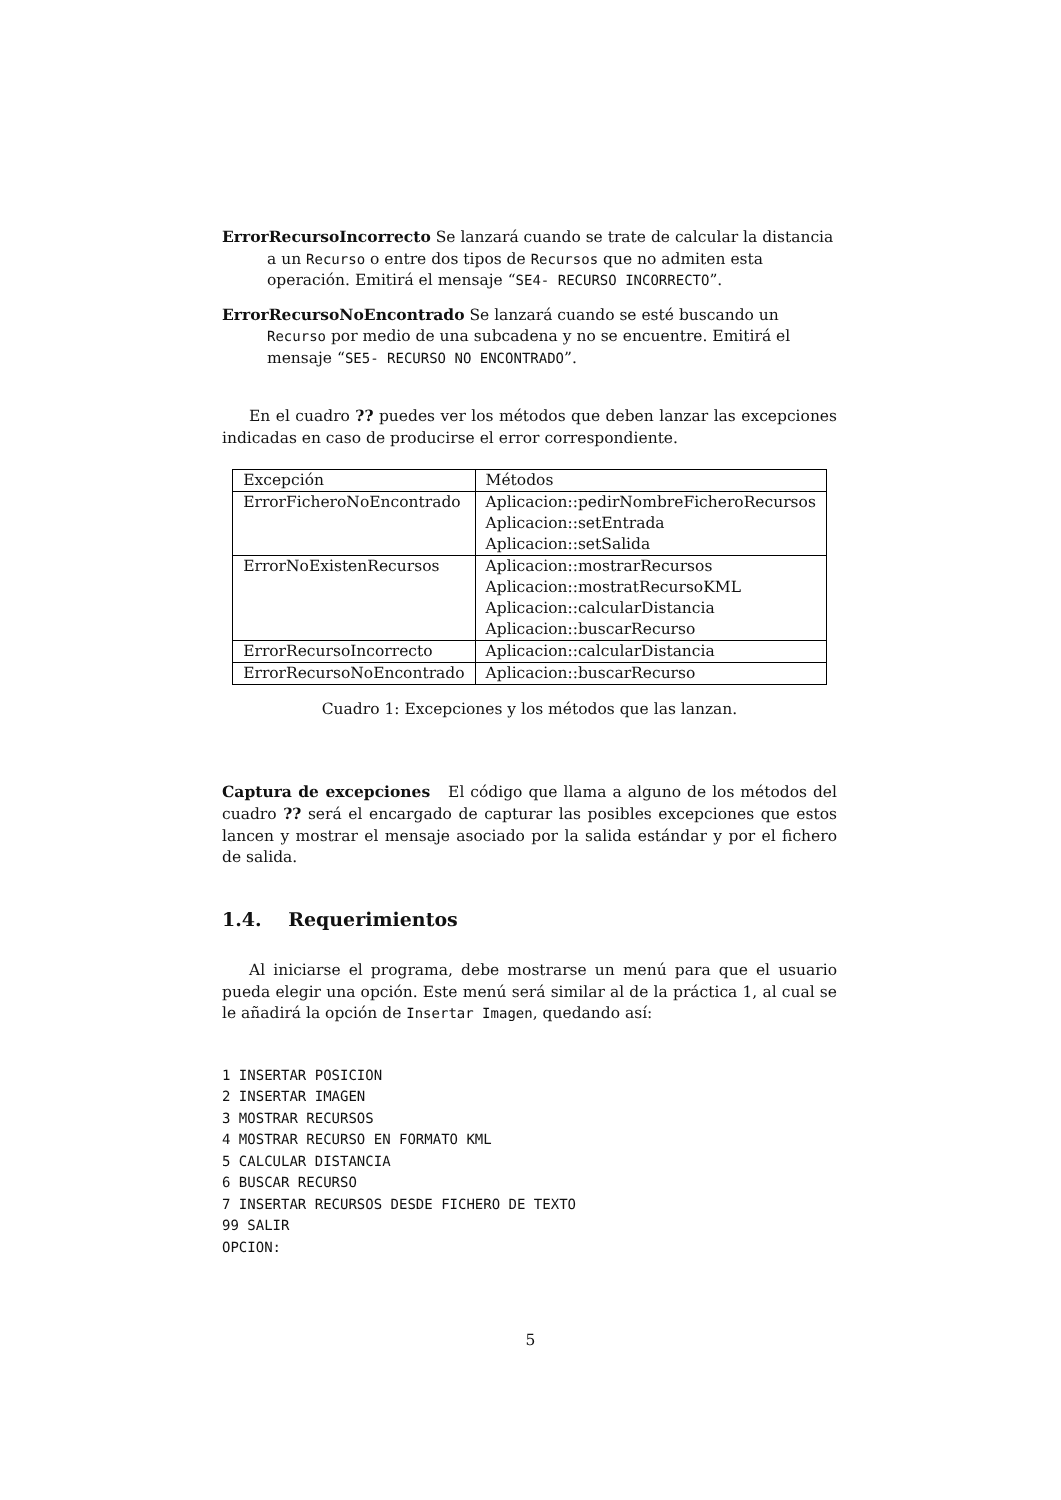ErrorRecursoIncorrecto
Se lanzará cuando se trate de calcular la distancia a un Recurso o entre dos tipos de Recursos que no admiten esta operación. Emitirá el mensaje “SE4- RECURSO INCORRECTO”.
ErrorRecursoNoEncontrado
Se lanzará cuando se esté buscando un Recurso por medio de una subcadena y no se encuentre. Emitirá el mensaje “SE5- RECURSO NO ENCONTRADO”.
En el cuadro ?? puedes ver los métodos que deben lanzar las excepciones indicadas en caso de producirse el error correspondiente.
| Excepción | Métodos |
| ErrorFicheroNoEncontrado | Aplicacion::pedirNombreFicheroRecursos Aplicacion::setEntrada Aplicacion::setSalida |
| ErrorNoExistenRecursos | Aplicacion::mostrarRecursos Aplicacion::mostratRecursoKML Aplicacion::calcularDistancia Aplicacion::buscarRecurso |
| ErrorRecursoIncorrecto | Aplicacion::calcularDistancia |
| ErrorRecursoNoEncontrado | Aplicacion::buscarRecurso |
Cuadro 1: Excepciones y los métodos que las lanzan.
Captura de excepciones El código que llama a alguno de los métodos del cuadro ?? será el encargado de capturar las posibles excepciones que estos lancen y mostrar el mensaje asociado por la salida estándar y por el fichero de salida.
1.4. Requerimientos
Al iniciarse el programa, debe mostrarse un menú para que el usuario pueda elegir una opción. Este menú será similar al de la práctica 1, al cual se le añadirá la opción de Insertar Imagen, quedando así:
1 INSERTAR POSICION
2 INSERTAR IMAGEN
3 MOSTRAR RECURSOS
4 MOSTRAR RECURSO EN FORMATO KML
5 CALCULAR DISTANCIA
6 BUSCAR RECURSO
7 INSERTAR RECURSOS DESDE FICHERO DE TEXTO
99 SALIR
OPCION:
5